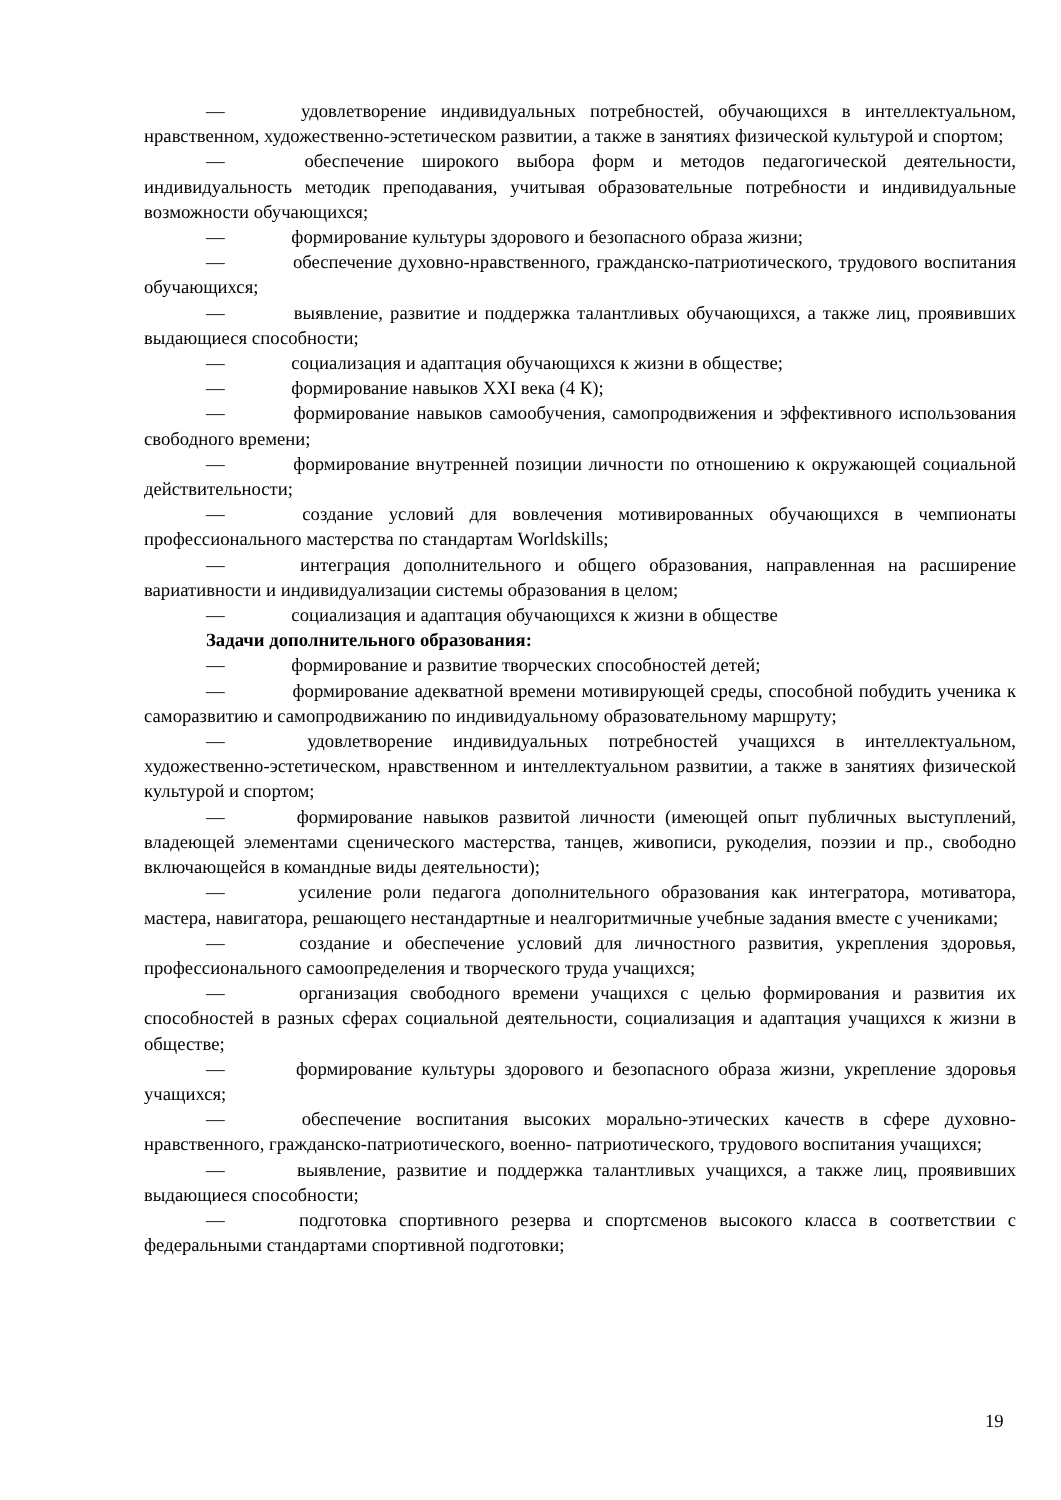— удовлетворение индивидуальных потребностей, обучающихся в интеллектуальном, нравственном, художественно-эстетическом развитии, а также в занятиях физической культурой и спортом;
— обеспечение широкого выбора форм и методов педагогической деятельности, индивидуальность методик преподавания, учитывая образовательные потребности и индивидуальные возможности обучающихся;
— формирование культуры здорового и безопасного образа жизни;
— обеспечение духовно-нравственного, гражданско-патриотического, трудового воспитания обучающихся;
— выявление, развитие и поддержка талантливых обучающихся, а также лиц, проявивших выдающиеся способности;
— социализация и адаптация обучающихся к жизни в обществе;
— формирование навыков XXI века (4 К);
— формирование навыков самообучения, самопродвижения и эффективного использования свободного времени;
— формирование внутренней позиции личности по отношению к окружающей социальной действительности;
— создание условий для вовлечения мотивированных обучающихся в чемпионаты профессионального мастерства по стандартам Worldskills;
— интеграция дополнительного и общего образования, направленная на расширение вариативности и индивидуализации системы образования в целом;
— социализация и адаптация обучающихся к жизни в обществе
Задачи дополнительного образования:
— формирование и развитие творческих способностей детей;
— формирование адекватной времени мотивирующей среды, способной побудить ученика к саморазвитию и самопродвижанию по индивидуальному образовательному маршруту;
— удовлетворение индивидуальных потребностей учащихся в интеллектуальном, художественно-эстетическом, нравственном и интеллектуальном развитии, а также в занятиях физической культурой и спортом;
— формирование навыков развитой личности (имеющей опыт публичных выступлений, владеющей элементами сценического мастерства, танцев, живописи, рукоделия, поэзии и пр., свободно включающейся в командные виды деятельности);
— усиление роли педагога дополнительного образования как интегратора, мотиватора, мастера, навигатора, решающего нестандартные и неалгоритмичные учебные задания вместе с учениками;
— создание и обеспечение условий для личностного развития, укрепления здоровья, профессионального самоопределения и творческого труда учащихся;
— организация свободного времени учащихся с целью формирования и развития их способностей в разных сферах социальной деятельности, социализация и адаптация учащихся к жизни в обществе;
— формирование культуры здорового и безопасного образа жизни, укрепление здоровья учащихся;
— обеспечение воспитания высоких морально-этических качеств в сфере духовно-нравственного, гражданско-патриотического, военно- патриотического, трудового воспитания учащихся;
— выявление, развитие и поддержка талантливых учащихся, а также лиц, проявивших выдающиеся способности;
— подготовка спортивного резерва и спортсменов высокого класса в соответствии с федеральными стандартами спортивной подготовки;
19